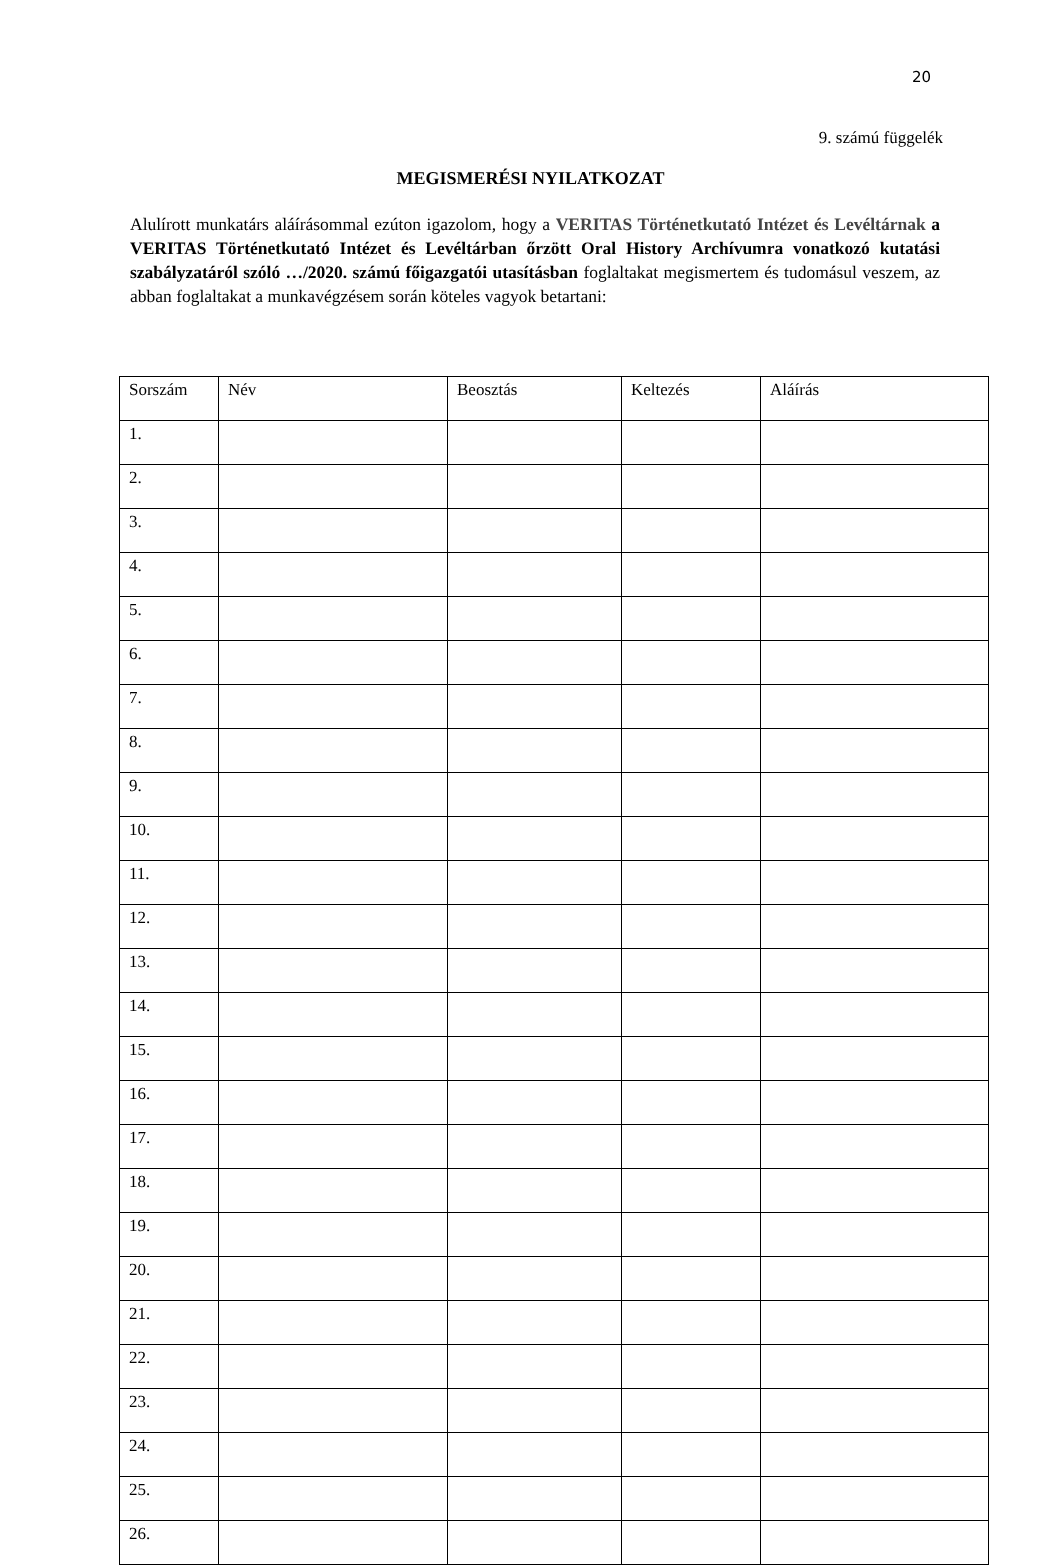20
9. számú függelék
MEGISMERÉSI NYILATKOZAT
Alulírott munkatárs aláírásommal ezúton igazolom, hogy a VERITAS Történetkutató Intézet és Levéltárnak a VERITAS Történetkutató Intézet és Levéltárban őrzött Oral History Archívumra vonatkozó kutatási szabályzatáról szóló …/2020. számú főigazgatói utasításban foglaltakat megismertem és tudomásul veszem, az abban foglaltakat a munkavégzésem során köteles vagyok betartani:
| Sorszám | Név | Beosztás | Keltezés | Aláírás |
| --- | --- | --- | --- | --- |
| 1. | | | | |
| 2. | | | | |
| 3. | | | | |
| 4. | | | | |
| 5. | | | | |
| 6. | | | | |
| 7. | | | | |
| 8. | | | | |
| 9. | | | | |
| 10. | | | | |
| 11. | | | | |
| 12. | | | | |
| 13. | | | | |
| 14. | | | | |
| 15. | | | | |
| 16. | | | | |
| 17. | | | | |
| 18. | | | | |
| 19. | | | | |
| 20. | | | | |
| 21. | | | | |
| 22. | | | | |
| 23. | | | | |
| 24. | | | | |
| 25. | | | | |
| 26. | | | | |